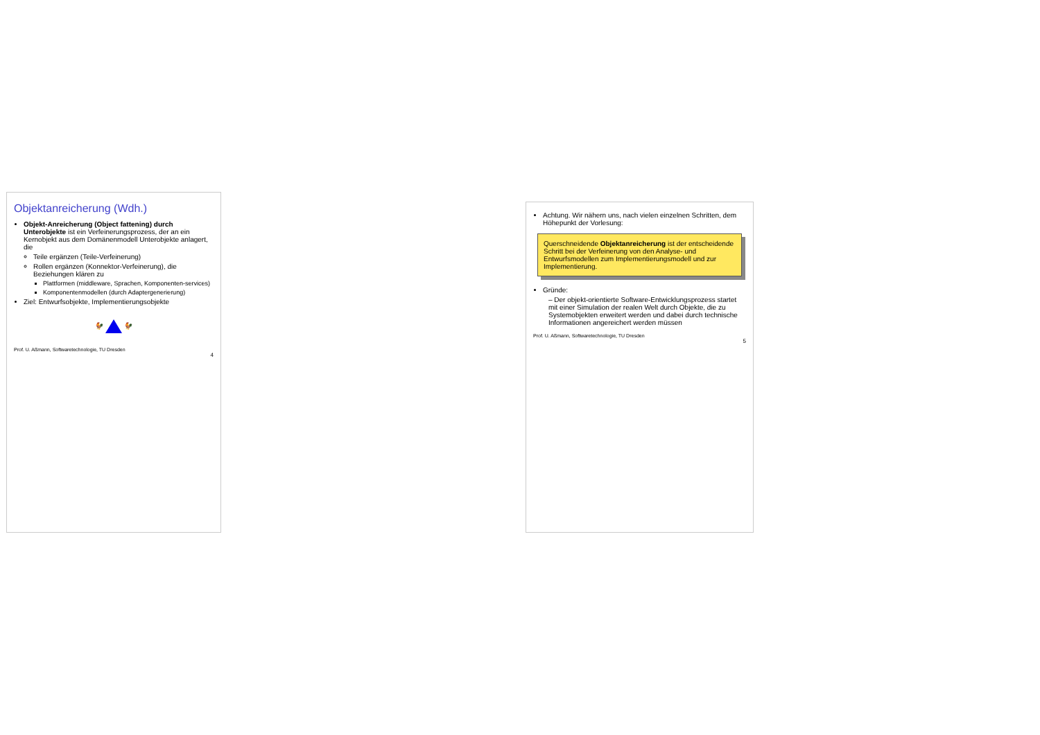Objektanreicherung (Wdh.)
Objekt-Anreicherung (Object fattening) durch Unterobjekte ist ein Verfeinerungsprozess, der an ein Kernobjekt aus dem Domänenmodell Unterobjekte anlagert, die
Teile ergänzen (Teile-Verfeinerung)
Rollen ergänzen (Konnektor-Verfeinerung), die Beziehungen klären zu
Plattformen (middleware, Sprachen, Komponenten-services)
Komponentenmodellen (durch Adaptergenerierung)
Ziel: Entwurfsobjekte, Implementierungsobjekte
🐓 🐓
Prof. U. Aßmann, Softwaretechnologie, TU Dresden
4
Achtung. Wir nähern uns, nach vielen einzelnen Schritten, dem Höhepunkt der Vorlesung:
Querschneidende Objektanreicherung ist der entscheidende Schritt bei der Verfeinerung von den Analyse- und Entwurfsmodellen zum Implementierungsmodell und zur Implementierung.
Gründe:
– Der objekt-orientierte Software-Entwicklungsprozess startet mit einer Simulation der realen Welt durch Objekte, die zu Systemobjekten erweitert werden und dabei durch technische Informationen angereichert werden müssen
Prof. U. Aßmann, Softwaretechnologie, TU Dresden
5